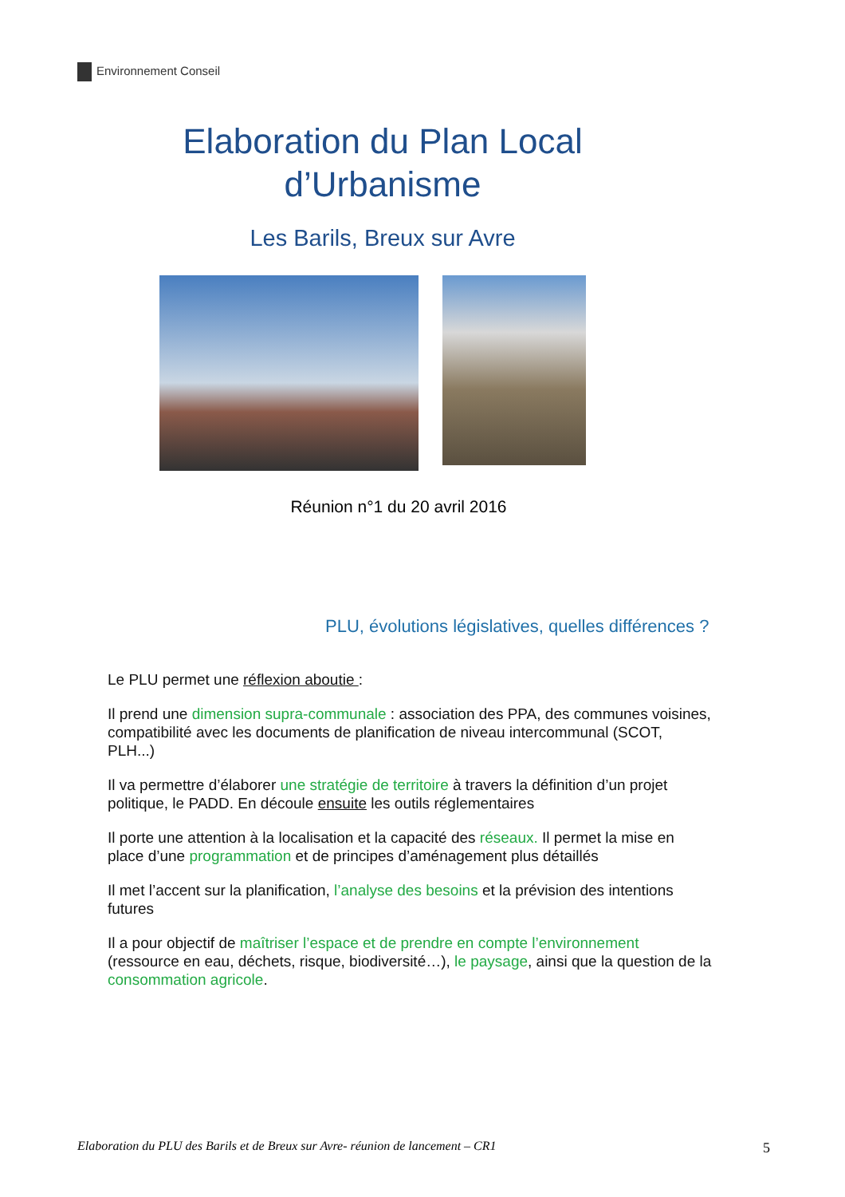Environnement Conseil
Elaboration du Plan Local
d’Urbanisme
Les Barils, Breux sur Avre
Réunion n°1 du 20 avril 2016
PLU, évolutions législatives, quelles différences ?
Le PLU permet une réflexion aboutie :
Il prend une dimension supra-communale : association des PPA, des communes voisines, compatibilité avec les documents de planification de niveau intercommunal (SCOT, PLH...)
Il va permettre d’élaborer une stratégie de territoire à travers la définition d’un projet politique, le PADD. En découle ensuite les outils réglementaires
Il porte une attention à la localisation et la capacité des réseaux. Il permet la mise en place d’une programmation et de principes d’aménagement plus détaillés
Il met l’accent sur la planification, l’analyse des besoins et la prévision des intentions futures
Il a pour objectif de maîtriser l’espace et de prendre en compte l’environnement (ressource en eau, déchets, risque, biodiversité…), le paysage, ainsi que la question de la consommation agricole.
Elaboration du PLU des Barils et de Breux sur Avre- réunion de lancement – CR1 5